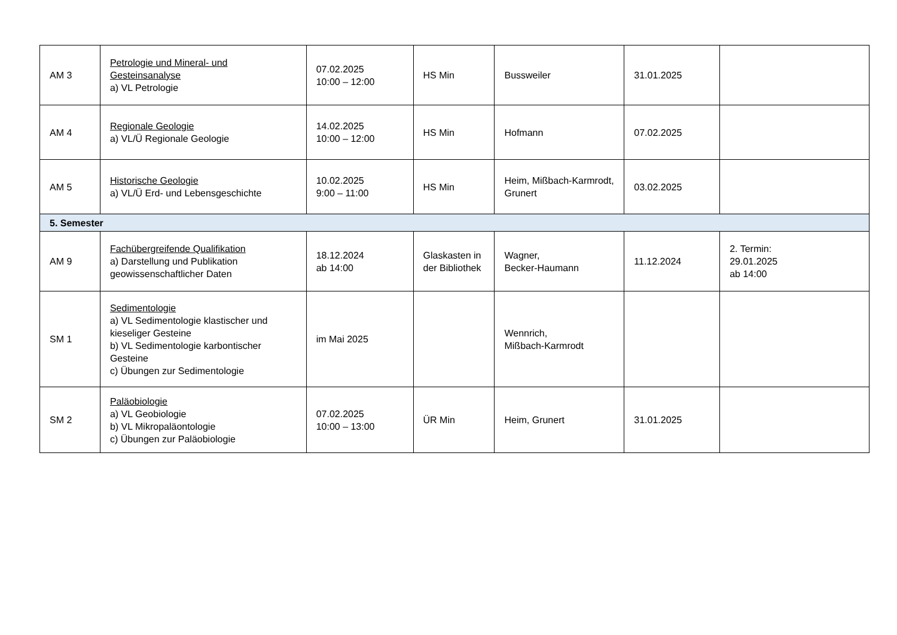| AM 3 | Petrologie und Mineral- und Gesteinsanalyse a) VL Petrologie | 07.02.2025 10:00 – 12:00 | HS Min | Bussweiler | 31.01.2025 | |
| AM 4 | Regionale Geologie a) VL/Ü Regionale Geologie | 14.02.2025 10:00 – 12:00 | HS Min | Hofmann | 07.02.2025 | |
| AM 5 | Historische Geologie a) VL/Ü Erd- und Lebensgeschichte | 10.02.2025 9:00 – 11:00 | HS Min | Heim, Mißbach-Karmrodt, Grunert | 03.02.2025 | |
| 5. Semester | | | | | | |
| AM 9 | Fachübergreifende Qualifikation a) Darstellung und Publikation geowissenschaftlicher Daten | 18.12.2024 ab 14:00 | Glaskasten in der Bibliothek | Wagner, Becker-Haumann | 11.12.2024 | 2. Termin: 29.01.2025 ab 14:00 |
| SM 1 | Sedimentologie a) VL Sedimentologie klastischer und kieseliger Gesteine b) VL Sedimentologie karbontischer Gesteine c) Übungen zur Sedimentologie | im Mai 2025 | | Wennrich, Mißbach-Karmrodt | | |
| SM 2 | Paläobiologie a) VL Geobiologie b) VL Mikropaläontologie c) Übungen zur Paläobiologie | 07.02.2025 10:00 – 13:00 | ÜR Min | Heim, Grunert | 31.01.2025 | |